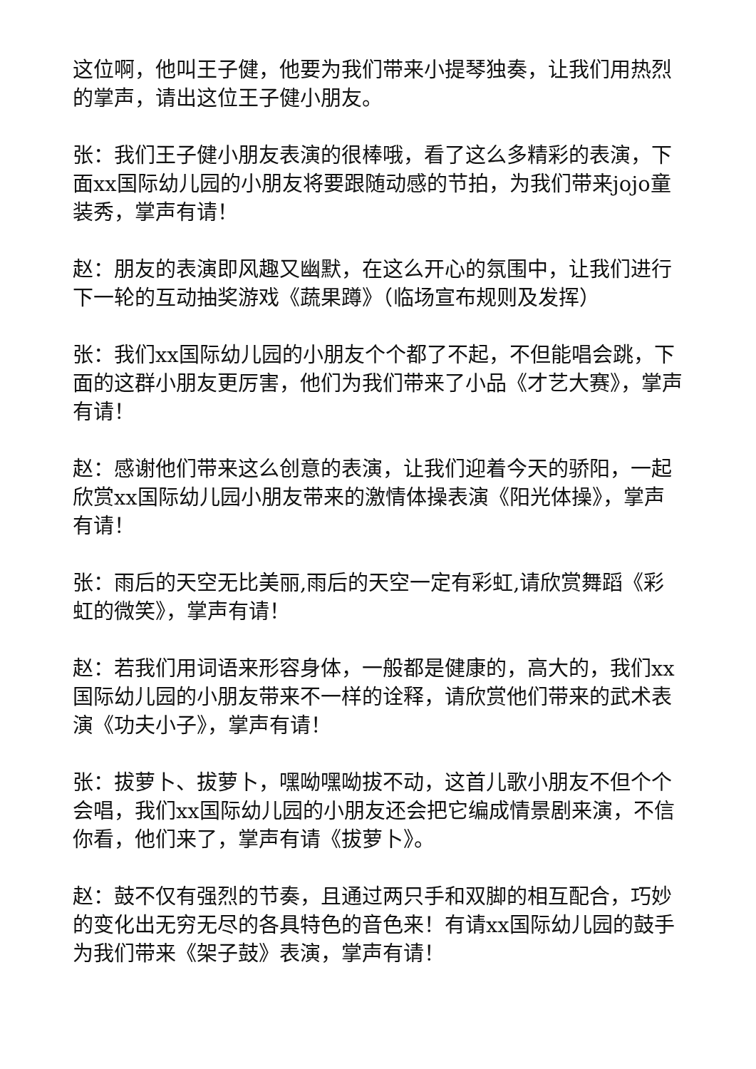这位啊，他叫王子健，他要为我们带来小提琴独奏，让我们用热烈的掌声，请出这位王子健小朋友。
张：我们王子健小朋友表演的很棒哦，看了这么多精彩的表演，下面xx国际幼儿园的小朋友将要跟随动感的节拍，为我们带来jojo童装秀，掌声有请！
赵：朋友的表演即风趣又幽默，在这么开心的氛围中，让我们进行下一轮的互动抽奖游戏《蔬果蹲》（临场宣布规则及发挥）
张：我们xx国际幼儿园的小朋友个个都了不起，不但能唱会跳，下面的这群小朋友更厉害，他们为我们带来了小品《才艺大赛》，掌声有请！
赵：感谢他们带来这么创意的表演，让我们迎着今天的骄阳，一起欣赏xx国际幼儿园小朋友带来的激情体操表演《阳光体操》，掌声有请！
张：雨后的天空无比美丽,雨后的天空一定有彩虹,请欣赏舞蹈《彩虹的微笑》，掌声有请！
赵：若我们用词语来形容身体，一般都是健康的，高大的，我们xx国际幼儿园的小朋友带来不一样的诠释，请欣赏他们带来的武术表演《功夫小子》，掌声有请！
张：拔萝卜、拔萝卜，嘿呦嘿呦拔不动，这首儿歌小朋友不但个个会唱，我们xx国际幼儿园的小朋友还会把它编成情景剧来演，不信你看，他们来了，掌声有请《拔萝卜》。
赵：鼓不仅有强烈的节奏，且通过两只手和双脚的相互配合，巧妙的变化出无穷无尽的各具特色的音色来！有请xx国际幼儿园的鼓手为我们带来《架子鼓》表演，掌声有请！